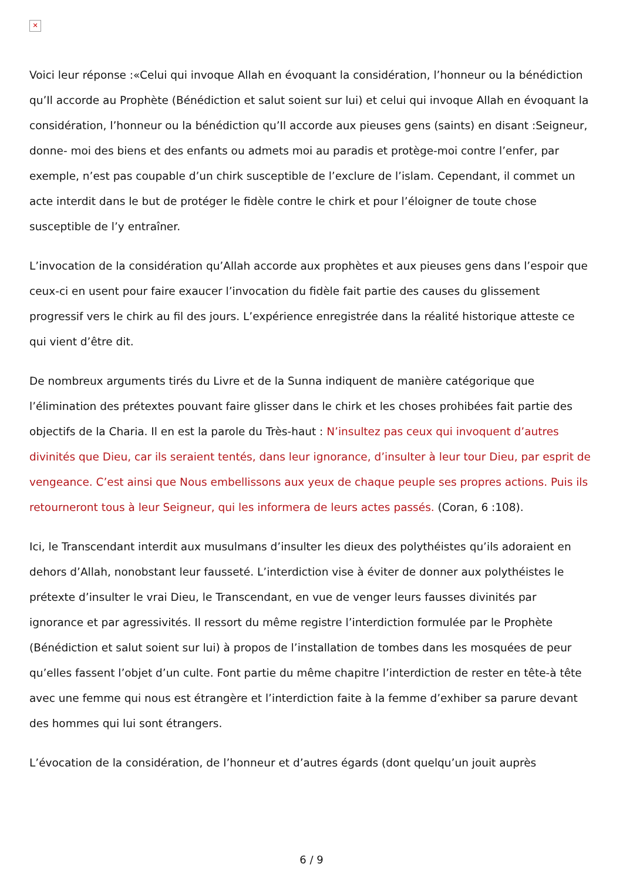✕
Voici leur réponse :«Celui qui invoque Allah en évoquant la considération, l’honneur ou la bénédiction qu’Il accorde au Prophète (Bénédiction et salut soient sur lui) et celui qui invoque Allah en évoquant la considération, l’honneur ou la bénédiction qu’Il accorde aux pieuses gens (saints) en disant :Seigneur, donne- moi des biens et des enfants ou admets moi au paradis et protège-moi contre l’enfer, par exemple, n’est pas coupable d’un chirk susceptible de l’exclure de l’islam. Cependant, il commet un acte interdit dans le but de protéger le fidèle contre le chirk et pour l’éloigner de toute chose susceptible de l’y entraîner.
L’invocation de la considération qu’Allah accorde aux prophètes et aux pieuses gens dans l’espoir que ceux-ci en usent pour faire exaucer l’invocation du fidèle fait partie des causes du glissement progressif vers le chirk au fil des jours. L’expérience enregistrée dans la réalité historique atteste ce qui vient d’être dit.
De nombreux arguments tirés du Livre et de la Sunna indiquent de manière catégorique que l’élimination des prétextes pouvant faire glisser dans le chirk et les choses prohibées fait partie des objectifs de la Charia. Il en est la parole du Très-haut : N’insultez pas ceux qui invoquent d’autres divinités que Dieu, car ils seraient tentés, dans leur ignorance, d’insulter à leur tour Dieu, par esprit de vengeance. C’est ainsi que Nous embellissons aux yeux de chaque peuple ses propres actions. Puis ils retourneront tous à leur Seigneur, qui les informera de leurs actes passés. (Coran, 6 :108).
Ici, le Transcendant interdit aux musulmans d’insulter les dieux des polythéistes qu’ils adoraient en dehors d’Allah, nonobstant leur fausseté. L’interdiction vise à éviter de donner aux polythéistes le prétexte d’insulter le vrai Dieu, le Transcendant, en vue de venger leurs fausses divinités par ignorance et par agressivités. Il ressort du même registre l’interdiction formulée par le Prophète (Bénédiction et salut soient sur lui) à propos de l’installation de tombes dans les mosquées de peur qu’elles fassent l’objet d’un culte. Font partie du même chapitre l’interdiction de rester en tête-à tête avec une femme qui nous est étrangère et l’interdiction faite à la femme d’exhiber sa parure devant des hommes qui lui sont étrangers.
L’évocation de la considération, de l’honneur et d’autres égards (dont quelqu’un jouit auprès
6 / 9